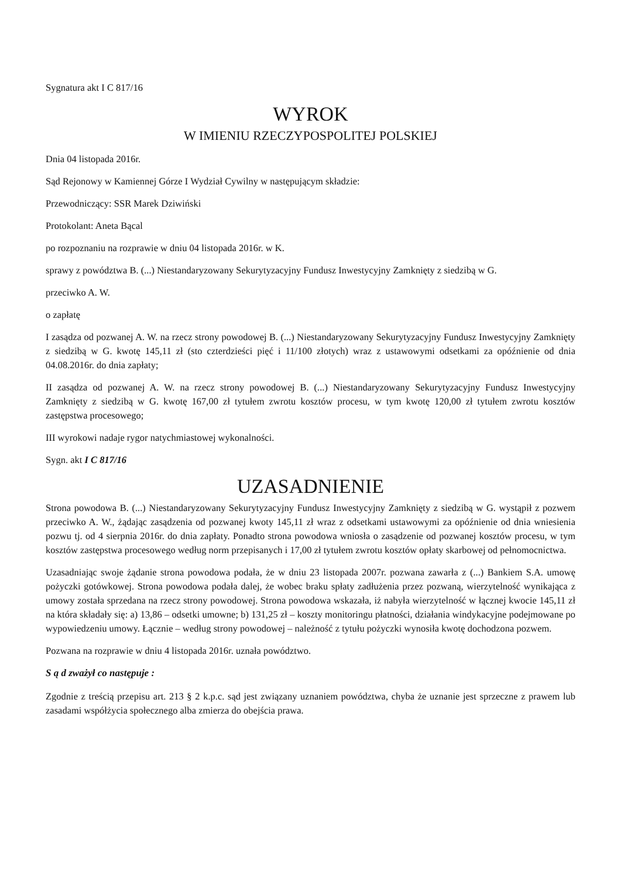Sygnatura akt I C 817/16
WYROK
W IMIENIU RZECZYPOSPOLITEJ POLSKIEJ
Dnia 04 listopada 2016r.
Sąd Rejonowy w Kamiennej Górze I Wydział Cywilny w następującym składzie:
Przewodniczący: SSR Marek Dziwiński
Protokolant: Aneta Bącal
po rozpoznaniu na rozprawie w dniu 04 listopada 2016r. w K.
sprawy z powództwa B. (...) Niestandaryzowany Sekurytyzacyjny Fundusz Inwestycyjny Zamknięty z siedzibą w G.
przeciwko A. W.
o zapłatę
I zasądza od pozwanej A. W. na rzecz strony powodowej B. (...) Niestandaryzowany Sekurytyzacyjny Fundusz Inwestycyjny Zamknięty z siedzibą w G. kwotę 145,11 zł (sto czterdzieści pięć i 11/100 złotych) wraz z ustawowymi odsetkami za opóźnienie od dnia 04.08.2016r. do dnia zapłaty;
II zasądza od pozwanej A. W. na rzecz strony powodowej B. (...) Niestandaryzowany Sekurytyzacyjny Fundusz Inwestycyjny Zamknięty z siedzibą w G. kwotę 167,00 zł tytułem zwrotu kosztów procesu, w tym kwotę 120,00 zł tytułem zwrotu kosztów zastępstwa procesowego;
III wyrokowi nadaje rygor natychmiastowej wykonalności.
Sygn. akt I C 817/16
UZASADNIENIE
Strona powodowa B. (...) Niestandaryzowany Sekurytyzacyjny Fundusz Inwestycyjny Zamknięty z siedzibą w G. wystąpił z pozwem przeciwko A. W., żądając zasądzenia od pozwanej kwoty 145,11 zł wraz z odsetkami ustawowymi za opóźnienie od dnia wniesienia pozwu tj. od 4 sierpnia 2016r. do dnia zapłaty. Ponadto strona powodowa wniosła o zasądzenie od pozwanej kosztów procesu, w tym kosztów zastępstwa procesowego według norm przepisanych i 17,00 zł tytułem zwrotu kosztów opłaty skarbowej od pełnomocnictwa.
Uzasadniając swoje żądanie strona powodowa podała, że w dniu 23 listopada 2007r. pozwana zawarła z (...) Bankiem S.A. umowę pożyczki gotówkowej. Strona powodowa podała dalej, że wobec braku spłaty zadłużenia przez pozwaną, wierzytelność wynikająca z umowy została sprzedana na rzecz strony powodowej. Strona powodowa wskazała, iż nabyła wierzytelność w łącznej kwocie 145,11 zł na która składały się: a) 13,86 – odsetki umowne; b) 131,25 zł – koszty monitoringu płatności, działania windykacyjne podejmowane po wypowiedzeniu umowy. Łącznie – według strony powodowej – należność z tytułu pożyczki wynosiła kwotę dochodzona pozwem.
Pozwana na rozprawie w dniu 4 listopada 2016r. uznała powództwo.
S ą d zważył co następuje :
Zgodnie z treścią przepisu art. 213 § 2 k.p.c. sąd jest związany uznaniem powództwa, chyba że uznanie jest sprzeczne z prawem lub zasadami współżycia społecznego alba zmierza do obejścia prawa.